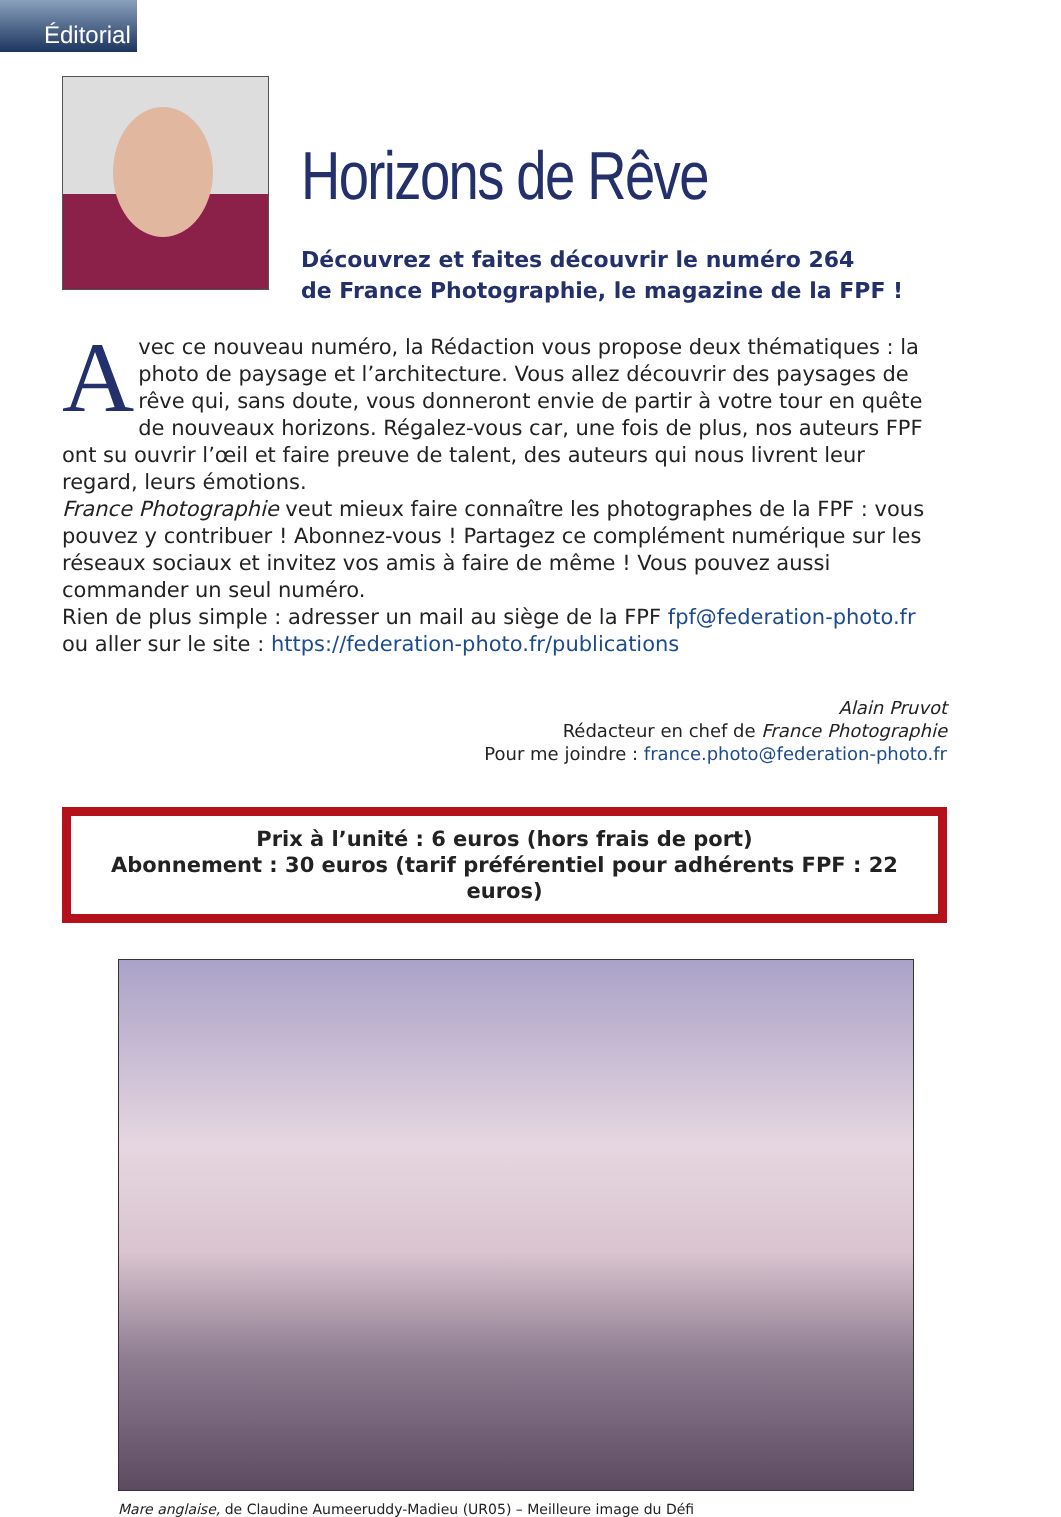Éditorial
Horizons de Rêve
Découvrez et faites découvrir le numéro 264
de France Photographie, le magazine de la FPF !
Avec ce nouveau numéro, la Rédaction vous propose deux thématiques : la photo de paysage et l’architecture. Vous allez découvrir des paysages de rêve qui, sans doute, vous donneront envie de partir à votre tour en quête de nouveaux horizons. Régalez-vous car, une fois de plus, nos auteurs FPF ont su ouvrir l’œil et faire preuve de talent, des auteurs qui nous livrent leur regard, leurs émotions.
France Photographie veut mieux faire connaître les photographes de la FPF : vous pouvez y contribuer ! Abonnez-vous ! Partagez ce complément numérique sur les réseaux sociaux et invitez vos amis à faire de même ! Vous pouvez aussi commander un seul numéro.
Rien de plus simple : adresser un mail au siège de la FPF fpf@federation-photo.fr ou aller sur le site : https://federation-photo.fr/publications
Alain Pruvot
Rédacteur en chef de France Photographie
Pour me joindre : france.photo@federation-photo.fr
Prix à l’unité : 6 euros (hors frais de port)
Abonnement : 30 euros (tarif préférentiel pour adhérents FPF : 22 euros)
Mare anglaise, de Claudine Aumeeruddy-Madieu (UR05) – Meilleure image du Défi